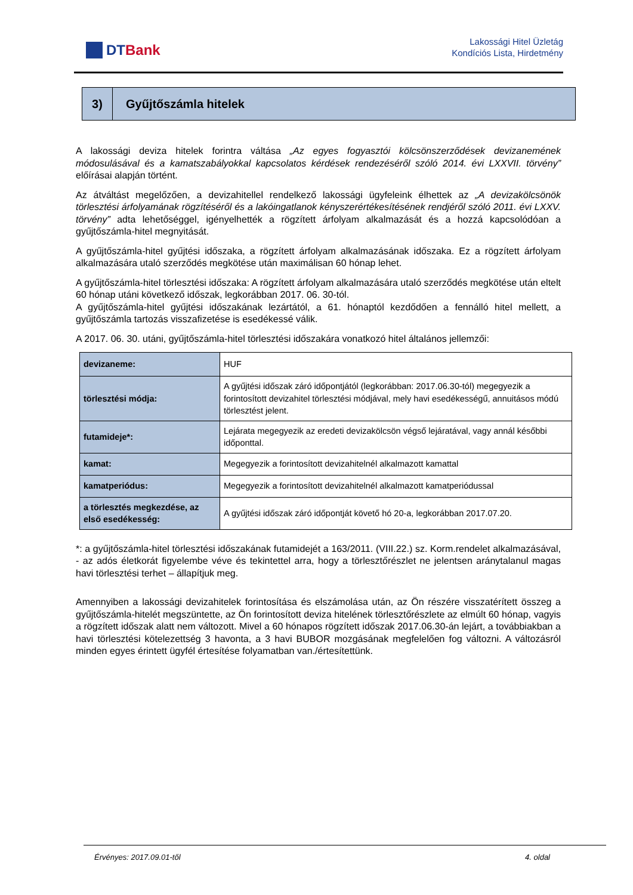DTBank
Lakossági Hitel Üzletág
Kondíciós Lista, Hirdetmény
3) Gyűjtőszámla hitelek
A lakossági deviza hitelek forintra váltása „Az egyes fogyasztói kölcsönszerződések devizanemének módosulásával és a kamatszabályokkal kapcsolatos kérdések rendezéséről szóló 2014. évi LXXVII. törvény” előírásai alapján történt.
Az átváltást megelőzően, a devizahitellel rendelkező lakossági ügyfeleink élhettek az „A devizakölcsönök törlesztési árfolyamának rögzítéséről és a lakóingatlanok kényszerértékesítésének rendjéről szóló 2011. évi LXXV. törvény” adta lehetőséggel, igényelhették a rögzített árfolyam alkalmazását és a hozzá kapcsolódóan a gyűjtőszámla-hitel megnyitását.
A gyűjtőszámla-hitel gyűjtési időszaka, a rögzített árfolyam alkalmazásának időszaka. Ez a rögzített árfolyam alkalmazására utaló szerződés megkötése után maximálisan 60 hónap lehet.
A gyűjtőszámla-hitel törlesztési időszaka: A rögzített árfolyam alkalmazására utaló szerződés megkötése után eltelt 60 hónap utáni következő időszak, legkorábban 2017. 06. 30-tól.
A gyűjtőszámla-hitel gyűjtési időszakának lezártától, a 61. hónaptól kezdődően a fennálló hitel mellett, a gyűjtőszámla tartozás visszafizetése is esedékessé válik.
A 2017. 06. 30. utáni, gyűjtőszámla-hitel törlesztési időszakára vonatkozó hitel általános jellemzői:
| devizaneme: | HUF |
| törlesztési módja: | A gyűjtési időszak záró időpontjától (legkorábban: 2017.06.30-tól) megegyezik a forintosított devizahitel törlesztési módjával, mely havi esedékességű, annuitásos módú törlesztést jelent. |
| futamideje*: | Lejárata megegyezik az eredeti devizakölcsön végső lejáratával, vagy annál későbbi időponttal. |
| kamat: | Megegyezik a forintosított devizahitelnél alkalmazott kamattal |
| kamatperiódus: | Megegyezik a forintosított devizahitelnél alkalmazott kamatperiódussal |
| a törlesztés megkezdése, az első esedékesség: | A gyűjtési időszak záró időpontját követő hó 20-a, legkorábban 2017.07.20. |
*: a gyűjtőszámla-hitel törlesztési időszakának futamidejét a 163/2011. (VIII.22.) sz. Korm.rendelet alkalmazásával, - az adós életkorát figyelembe véve és tekintettel arra, hogy a törlesztőrészlet ne jelentsen aránytalanul magas havi törlesztési terhet – állapítjuk meg.
Amennyiben a lakossági devizahitelek forintosítása és elszámolása után, az Ön részére visszatérített összeg a gyűjtőszámla-hitelét megszüntette, az Ön forintosított deviza hitelének törlesztőrészlete az elmúlt 60 hónap, vagyis a rögzített időszak alatt nem változott. Mivel a 60 hónapos rögzített időszak 2017.06.30-án lejárt, a továbbiakban a havi törlesztési kötelezettség 3 havonta, a 3 havi BUBOR mozgásának megfelelően fog változni. A változásról minden egyes érintett ügyfél értesítése folyamatban van./értesítettünk.
Érvényes: 2017.09.01-től 4. oldal